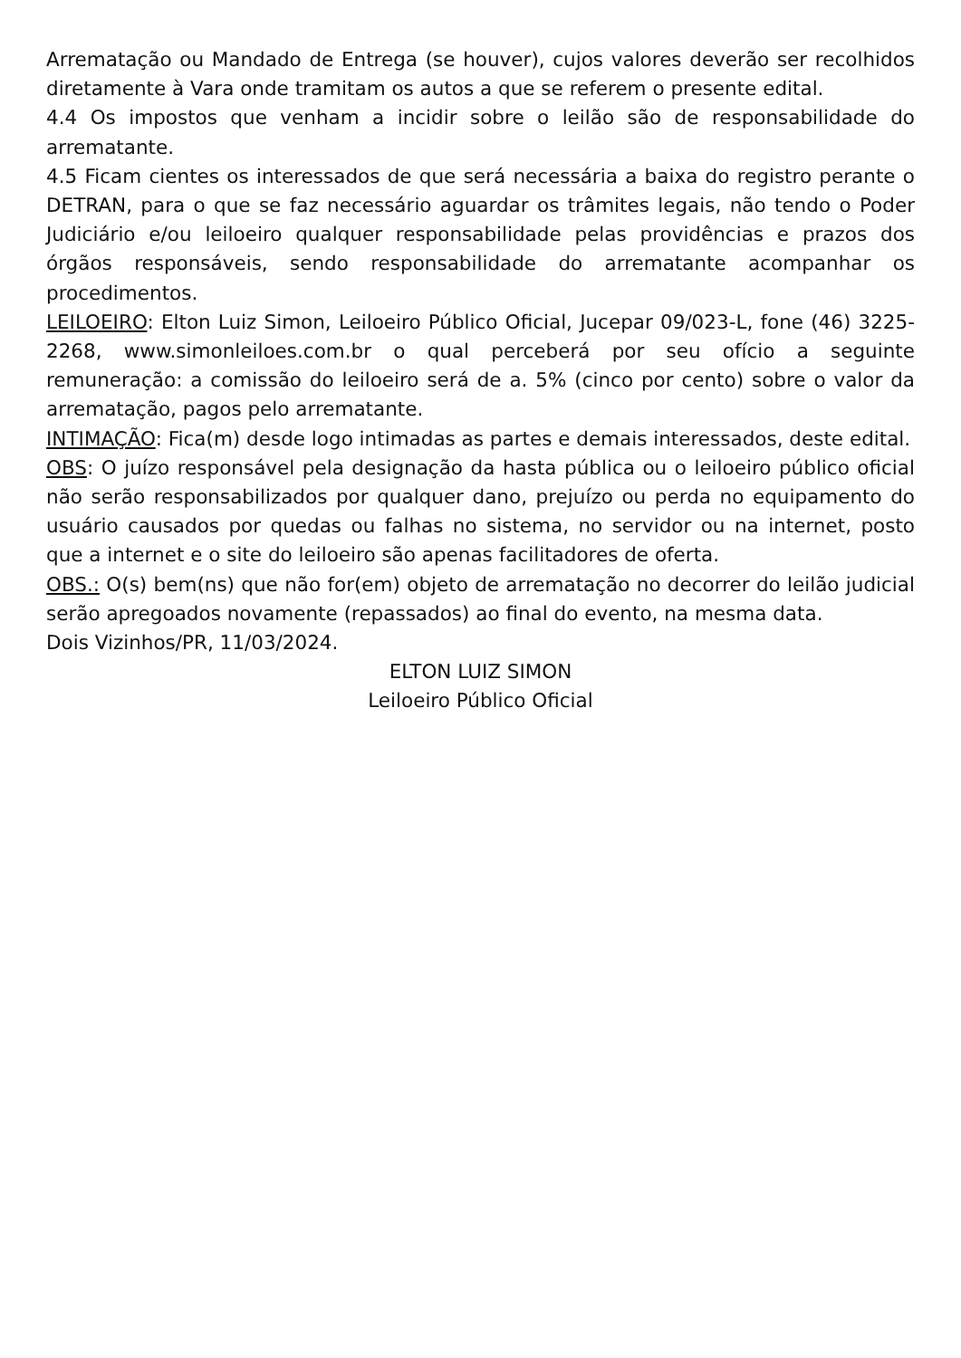Arrematação ou Mandado de Entrega (se houver), cujos valores deverão ser recolhidos diretamente à Vara onde tramitam os autos a que se referem o presente edital.
4.4 Os impostos que venham a incidir sobre o leilão são de responsabilidade do arrematante.
4.5 Ficam cientes os interessados de que será necessária a baixa do registro perante o DETRAN, para o que se faz necessário aguardar os trâmites legais, não tendo o Poder Judiciário e/ou leiloeiro qualquer responsabilidade pelas providências e prazos dos órgãos responsáveis, sendo responsabilidade do arrematante acompanhar os procedimentos.
LEILOEIRO: Elton Luiz Simon, Leiloeiro Público Oficial, Jucepar 09/023-L, fone (46) 3225-2268, www.simonleiloes.com.br o qual perceberá por seu ofício a seguinte remuneração: a comissão do leiloeiro será de a. 5% (cinco por cento) sobre o valor da arrematação, pagos pelo arrematante.
INTIMAÇÃO: Fica(m) desde logo intimadas as partes e demais interessados, deste edital.
OBS: O juízo responsável pela designação da hasta pública ou o leiloeiro público oficial não serão responsabilizados por qualquer dano, prejuízo ou perda no equipamento do usuário causados por quedas ou falhas no sistema, no servidor ou na internet, posto que a internet e o site do leiloeiro são apenas facilitadores de oferta.
OBS.: O(s) bem(ns) que não for(em) objeto de arrematação no decorrer do leilão judicial serão apregoados novamente (repassados) ao final do evento, na mesma data.
Dois Vizinhos/PR, 11/03/2024.
ELTON LUIZ SIMON
Leiloeiro Público Oficial